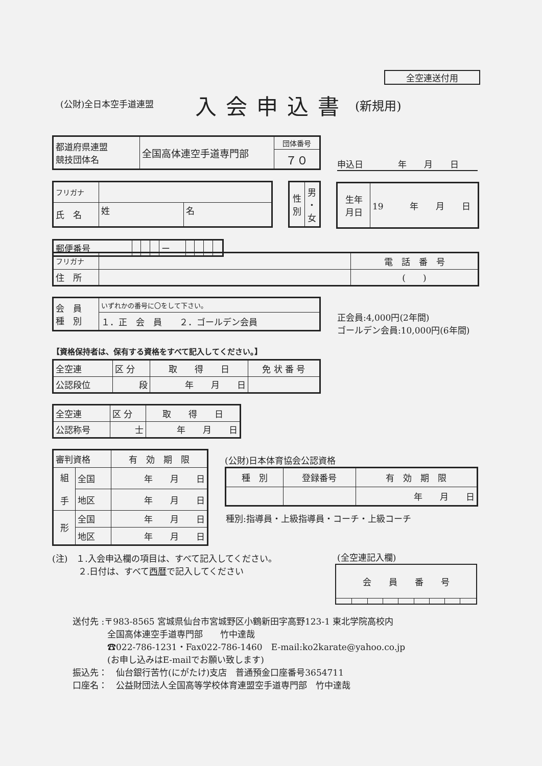全空連送付用
(公財)全日本空手道連盟 入会申込書 (新規用)
| 都道府県連盟 競技団体名 | 全国高体連空手道専門部 | 団体番号 |
| | | ７０ |
申込日　　　　年　　月　　日
| フリガナ | | |
| 氏 名 | 姓 | 名 |
| 性 別 | 男 ・ 女 |
| 生年 月日 | 19 年 月 日 |
| 郵便番号 | | | | ー | | | | |
| フリガナ | | 電 話 番 号 |
| 住 所 | | ( ) |
| 会 員 種 別 | いずれかの番号に〇をして下さい。 |
| | １．正 会 員 ２．ゴールデン会員 |
正会員:4,000円(2年間)
ゴールデン会員:10,000円(6年間)
【資格保持者は、保有する資格をすべて記入してください。】
| 全空連 | 区 分 | 取 得 日 | 免 状 番 号 |
| 公認段位 | 段 | 年 月 日 | |
| 全空連 | 区 分 | 取 得 日 |
| 公認称号 | 士 | 年 月 日 |
| 審判資格 | | 有 効 期 限 |
| 組 手 | 全国 | 年 月 日 |
| | 地区 | 年 月 日 |
| 形 | 全国 | 年 月 日 |
| | 地区 | 年 月 日 |
(公財)日本体育協会公認資格
| 種 別 | 登録番号 | 有 効 期 限 |
| | | 年 月 日 |
種別:指導員・上級指導員・コーチ・上級コーチ
(注)　１.入会申込欄の項目は、すべて記入してください。
　　　２.日付は、すべて西暦で記入してください
(全空連記入欄)
| 会 員 番 号 | | | | | | | | |
送付先 :〒983-8565 宮城県仙台市宮城野区小鶴新田字高野123-1 東北学院高校内
　　　　全国高体連空手道専門部　　竹中達哉
　　　　☎022-786-1231・Fax022-786-1460　E-mail:ko2karate@yahoo.co.jp
　　　　(お申し込みはE-mailでお願い致します)
振込先：　仙台銀行苦竹(にがたけ)支店　普通預金口座番号3654711
口座名：　公益財団法人全国高等学校体育連盟空手道専門部　竹中達哉